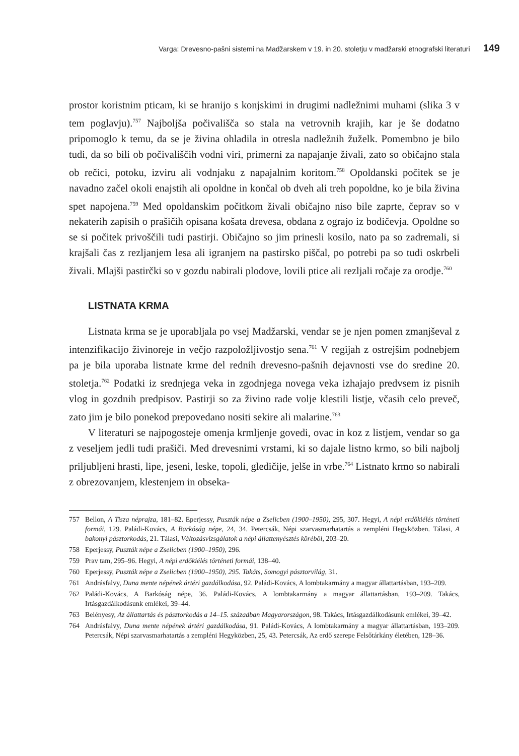Varga: Drevesno-pašni sistemi na Madžarskem v 19. in 20. stoletju v madžarski etnografski literaturi 149
prostor koristnim pticam, ki se hranijo s konjskimi in drugimi nadležnimi muhami (slika 3 v tem poglavju).<sup>757</sup> Najboljša počivališča so stala na vetrovnih krajih, kar je še dodatno pripomoglo k temu, da se je živina ohladila in otresla nadležnih žuželk. Pomembno je bilo tudi, da so bili ob počivališčih vodni viri, primerni za napajanje živali, zato so običajno stala ob rečici, potoku, izviru ali vodnjaku z napajalnim koritom.<sup>758</sup> Opoldanski počitek se je navadno začel okoli enajstih ali opoldne in končal ob dveh ali treh popoldne, ko je bila živina spet napojena.<sup>759</sup> Med opoldanskim počitkom živali običajno niso bile zaprte, čeprav so v nekaterih zapisih o prašičih opisana košata drevesa, obdana z ograjo iz bodičevja. Opoldne so se si počitek privoščili tudi pastirji. Običajno so jim prinesli kosilo, nato pa so zadremali, si krajšali čas z rezljanjem lesa ali igranjem na pastirsko piščal, po potrebi pa so tudi oskrbeli živali. Mlajši pastirčki so v gozdu nabirali plodove, lovili ptice ali rezljali ročaje za orodje.<sup>760</sup>
LISTNATA KRMA
Listnata krma se je uporabljala po vsej Madžarski, vendar se je njen pomen zmanjševal z intenzifikacijo živinoreje in večjo razpoložljivostjo sena.<sup>761</sup> V regijah z ostrejšim podnebjem pa je bila uporaba listnate krme del rednih drevesno-pašnih dejavnosti vse do sredine 20. stoletja.<sup>762</sup> Podatki iz srednjega veka in zgodnjega novega veka izhajajo predvsem iz pisnih vlog in gozdnih predpisov. Pastirji so za živino rade volje klestili listje, včasih celo preveč, zato jim je bilo ponekod prepovedano nositi sekire ali malarine.<sup>763</sup>
V literaturi se najpogosteje omenja krmljenje govedi, ovac in koz z listjem, vendar so ga z veseljem jedli tudi prašiči. Med drevesnimi vrstami, ki so dajale listno krmo, so bili najbolj priljubljeni hrasti, lipe, jeseni, leske, topoli, gledičije, jelše in vrbe.<sup>764</sup> Listnato krmo so nabirali z obrezovanjem, klestenjem in obseka-
757 Bellon, A Tisza néprajza, 181–82. Eperjessy, Puszták népe a Zselicben (1900–1950), 295, 307. Hegyi, A népi erdőkiélés történeti formái, 129. Paládi-Kovács, A Barkóság népe, 24, 34. Petercsák, Népi szarvasmarhatartás a zempléni Hegyközben. Tálasi, A bakonyi pásztorkodás, 21. Tálasi, Változásvizsgálatok a népi állattenyésztés köréből, 203–20.
758 Eperjessy, Puszták népe a Zselicben (1900–1950), 296.
759 Prav tam, 295–96. Hegyi, A népi erdőkiélés történeti formái, 138–40.
760 Eperjessy, Puszták népe a Zselicben (1900–1950), 295. Takáts, Somogyi pásztorvilág, 31.
761 Andrásfalvy, Duna mente népének ártéri gazdálkodása, 92. Paládi-Kovács, A lombtakarmány a magyar állattartásban, 193–209.
762 Paládi-Kovács, A Barkóság népe, 36. Paládi-Kovács, A lombtakarmány a magyar állattartásban, 193–209. Takács, Irtásgazdálkodásunk emlékei, 39–44.
763 Belényesy, Az állattartás és pásztorkodás a 14–15. században Magyarországon, 98. Takács, Irtásgazdálkodásunk emlékei, 39–42.
764 Andrásfalvy, Duna mente népének ártéri gazdálkodása, 91. Paládi-Kovács, A lombtakarmány a magyar állattartásban, 193–209. Petercsák, Népi szarvasmarhatartás a zempléni Hegyközben, 25, 43. Petercsák, Az erdő szerepe Felsőtárkány életében, 128–36.